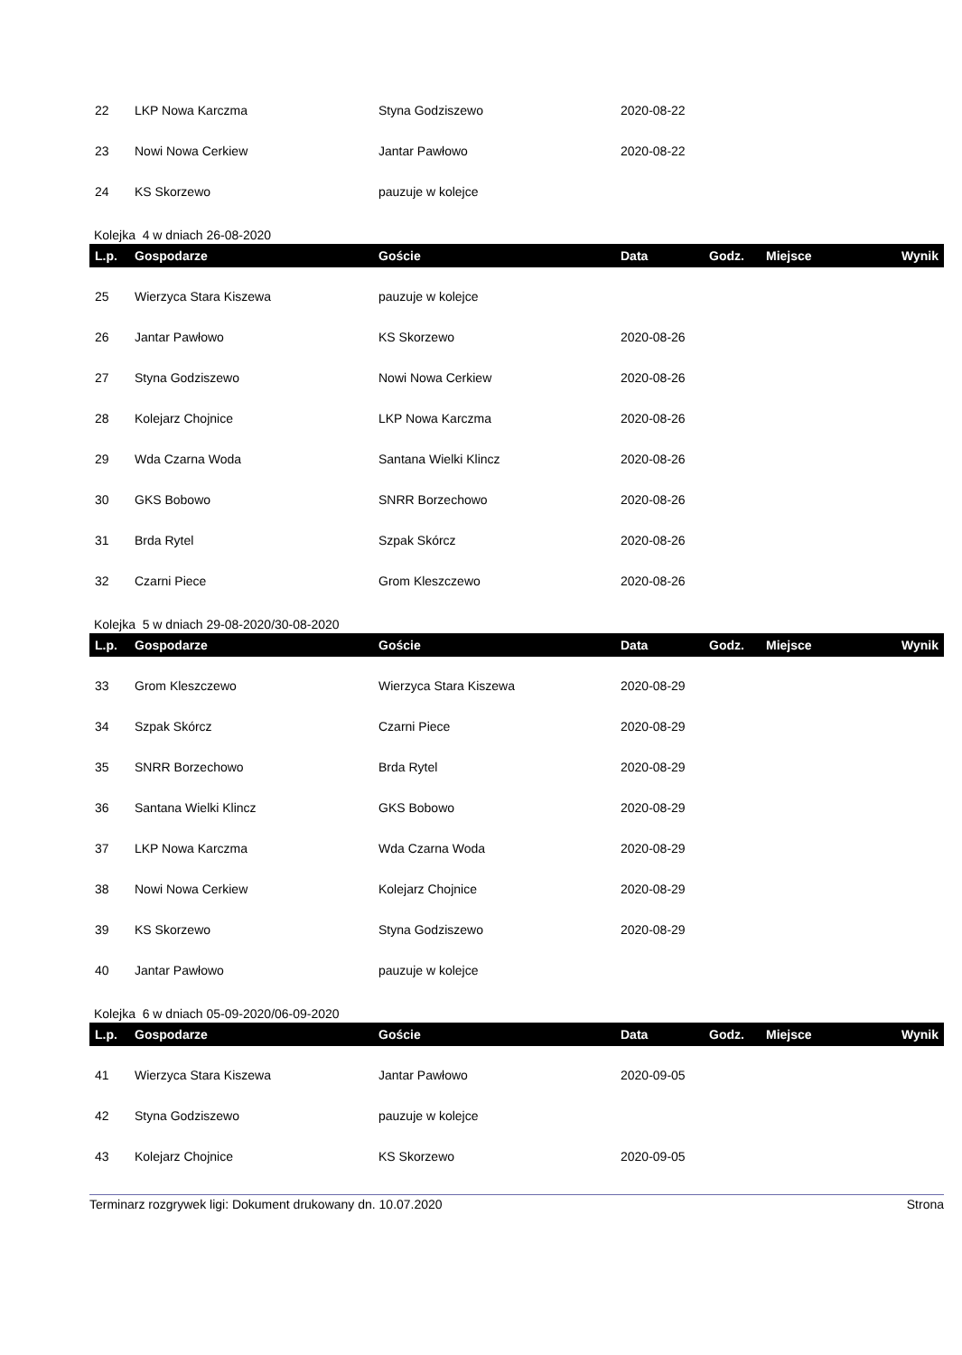| 22 | LKP Nowa Karczma | Styna Godziszewo | 2020-08-22 | | | |
| 23 | Nowi Nowa Cerkiew | Jantar Pawłowo | 2020-08-22 | | | |
| 24 | KS Skorzewo | pauzuje w kolejce | | | | |
Kolejka 4 w dniach 26-08-2020
| L.p. | Gospodarze | Goście | Data | Godz. | Miejsce | Wynik |
| --- | --- | --- | --- | --- | --- | --- |
| 25 | Wierzyca Stara Kiszewa | pauzuje w kolejce | | | | |
| 26 | Jantar Pawłowo | KS Skorzewo | 2020-08-26 | | | |
| 27 | Styna Godziszewo | Nowi Nowa Cerkiew | 2020-08-26 | | | |
| 28 | Kolejarz Chojnice | LKP Nowa Karczma | 2020-08-26 | | | |
| 29 | Wda Czarna Woda | Santana Wielki Klincz | 2020-08-26 | | | |
| 30 | GKS Bobowo | SNRR Borzechowo | 2020-08-26 | | | |
| 31 | Brda Rytel | Szpak Skórcz | 2020-08-26 | | | |
| 32 | Czarni Piece | Grom Kleszczewo | 2020-08-26 | | | |
Kolejka 5 w dniach 29-08-2020/30-08-2020
| L.p. | Gospodarze | Goście | Data | Godz. | Miejsce | Wynik |
| --- | --- | --- | --- | --- | --- | --- |
| 33 | Grom Kleszczewo | Wierzyca Stara Kiszewa | 2020-08-29 | | | |
| 34 | Szpak Skórcz | Czarni Piece | 2020-08-29 | | | |
| 35 | SNRR Borzechowo | Brda Rytel | 2020-08-29 | | | |
| 36 | Santana Wielki Klincz | GKS Bobowo | 2020-08-29 | | | |
| 37 | LKP Nowa Karczma | Wda Czarna Woda | 2020-08-29 | | | |
| 38 | Nowi Nowa Cerkiew | Kolejarz Chojnice | 2020-08-29 | | | |
| 39 | KS Skorzewo | Styna Godziszewo | 2020-08-29 | | | |
| 40 | Jantar Pawłowo | pauzuje w kolejce | | | | |
Kolejka 6 w dniach 05-09-2020/06-09-2020
| L.p. | Gospodarze | Goście | Data | Godz. | Miejsce | Wynik |
| --- | --- | --- | --- | --- | --- | --- |
| 41 | Wierzyca Stara Kiszewa | Jantar Pawłowo | 2020-09-05 | | | |
| 42 | Styna Godziszewo | pauzuje w kolejce | | | | |
| 43 | Kolejarz Chojnice | KS Skorzewo | 2020-09-05 | | | |
Terminarz rozgrywek ligi: Dokument drukowany dn. 10.07.2020 Strona